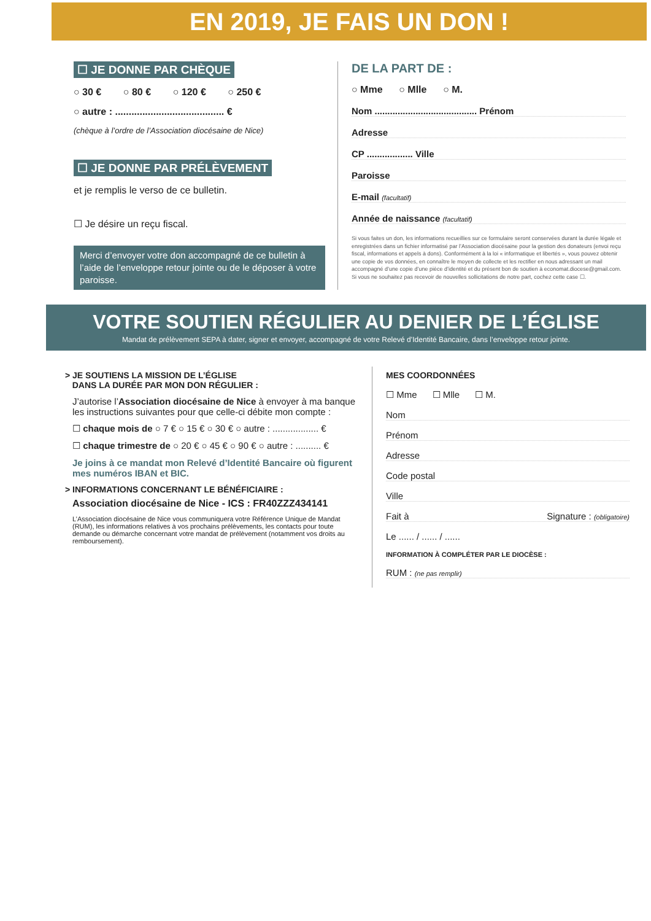EN 2019, JE FAIS UN DON !
☐ JE DONNE PAR CHÈQUE
○ 30 € ○ 80 € ○ 120 € ○ 250 €
○ autre : ........................................ €
(chèque à l’ordre de l’Association diocésaine de Nice)
☐ JE DONNE PAR PRÉLÈVEMENT
et je remplis le verso de ce bulletin.
☐ Je désire un reçu fiscal.
Merci d’envoyer votre don accompagné de ce bulletin à l’aide de l’enveloppe retour jointe ou de le déposer à votre paroisse.
DE LA PART DE :
○ Mme ○ Mlle ○ M.
Nom ........................................ Prénom
Adresse
CP .................. Ville
Paroisse
E-mail (facultatif)
Année de naissance (facultatif)
Si vous faites un don, les informations recueillies sur ce formulaire seront conservées durant la durée légale et enregistrées dans un fichier informatisé par l’Association diocésaine pour la gestion des donateurs (envoi reçu fiscal, informations et appels à dons). Conformément à la loi « informatique et libertés », vous pouvez obtenir une copie de vos données, en connaître le moyen de collecte et les rectifier en nous adressant un mail accompagné d’une copie d’une pièce d’identité et du présent bon de soutien à economat.diocese@gmail.com. Si vous ne souhaitez pas recevoir de nouvelles sollicitations de notre part, cochez cette case ☐.
VOTRE SOUTIEN RÉGULIER AU DENIER DE L’ÉGLISE
Mandat de prélèvement SEPA à dater, signer et envoyer, accompagné de votre Relevé d’Identité Bancaire, dans l’enveloppe retour jointe.
> JE SOUTIENS LA MISSION DE L’ÉGLISE
DANS LA DURÉE PAR MON DON RÉGULIER :
J’autorise l’Association diocésaine de Nice à envoyer à ma banque les instructions suivantes pour que celle-ci débite mon compte :
☐ chaque mois de ○ 7 € ○ 15 € ○ 30 € ○ autre : .................. €
☐ chaque trimestre de ○ 20 € ○ 45 € ○ 90 € ○ autre : .......... €
Je joins à ce mandat mon Relevé d’Identité Bancaire où figurent mes numéros IBAN et BIC.
> INFORMATIONS CONCERNANT LE BÉNÉFICIAIRE :
Association diocésaine de Nice - ICS : FR40ZZZ434141
L’Association diocésaine de Nice vous communiquera votre Référence Unique de Mandat (RUM), les informations relatives à vos prochains prélèvements, les contacts pour toute demande ou démarche concernant votre mandat de prélèvement (notamment vos droits au remboursement).
MES COORDONNÉES
☐ Mme ☐ Mlle ☐ M.
Nom
Prénom
Adresse
Code postal
Ville
Fait à Signature : (obligatoire)
Le ...... / ...... / ......
INFORMATION À COMPLÉTER PAR LE DIOCÈSE :
RUM : (ne pas remplir)